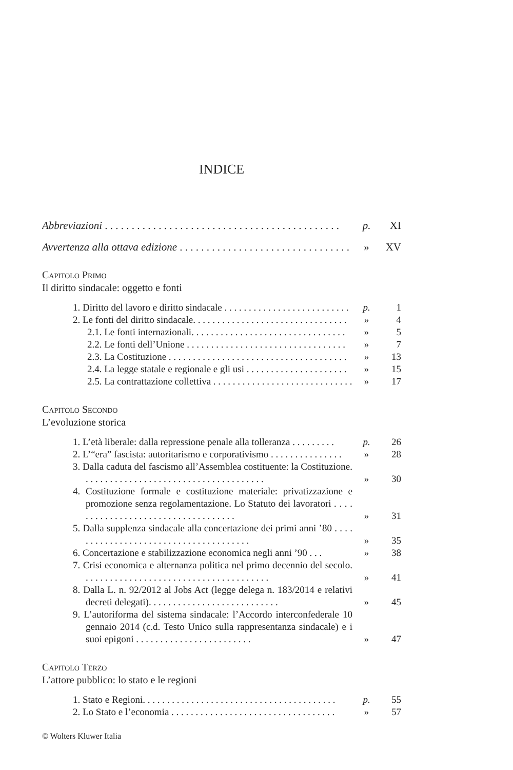INDICE
Abbreviazioni . . . . . . . . . . . . . . . . . . . . . . . . . . . . . . . . . . . . . . . . . . . . p. XI
Avvertenza alla ottava edizione . . . . . . . . . . . . . . . . . . . . . . . . . . . . . . . . » XV
Capitolo Primo
Il diritto sindacale: oggetto e fonti
1. Diritto del lavoro e diritto sindacale . . . . . . . . . . . . . . . . . . . . . . . . . . p. 1
2. Le fonti del diritto sindacale. . . . . . . . . . . . . . . . . . . . . . . . . . . . . . . . » 4
2.1. Le fonti internazionali. . . . . . . . . . . . . . . . . . . . . . . . . . . . . . . . » 5
2.2. Le fonti dell’Unione . . . . . . . . . . . . . . . . . . . . . . . . . . . . . . . . . » 7
2.3. La Costituzione . . . . . . . . . . . . . . . . . . . . . . . . . . . . . . . . . . . . . » 13
2.4. La legge statale e regionale e gli usi . . . . . . . . . . . . . . . . . . . . . » 15
2.5. La contrattazione collettiva . . . . . . . . . . . . . . . . . . . . . . . . . . . . . » 17
Capitolo Secondo
L’evoluzione storica
1. L’età liberale: dalla repressione penale alla tolleranza . . . . . . . . . p. 26
2. L’“era” fascista: autoritarismo e corporativismo . . . . . . . . . . . . . . . » 28
3. Dalla caduta del fascismo all’Assemblea costituente: la Costituzione. . . . . . . . . . . . . . . . . . . . . . . . . . . . . . . . . . . . . . » 30
4. Costituzione formale e costituzione materiale: privatizzazione e promozione senza regolamentazione. Lo Statuto dei lavoratori . . . . . . . . . . . . . . . . . . . . . . . . . . . . . . . . . . . » 31
5. Dalla supplenza sindacale alla concertazione dei primi anni ’80 . . . . . . . . . . . . . . . . . . . . . . . . . . . . . . . . . . . . . . » 35
6. Concertazione e stabilizzazione economica negli anni ’90 . . . » 38
7. Crisi economica e alternanza politica nel primo decennio del secolo. . . . . . . . . . . . . . . . . . . . . . . . . . . . . . . . . . . . . . . » 41
8. Dalla L. n. 92/2012 al Jobs Act (legge delega n. 183/2014 e relativi decreti delegati). . . . . . . . . . . . . . . . . . . . . . . . . . . » 45
9. L’autoriforma del sistema sindacale: l’Accordo interconfederale 10 gennaio 2014 (c.d. Testo Unico sulla rappresentanza sindacale) e i suoi epigoni . . . . . . . . . . . . . . . . . . . . . . . . » 47
Capitolo Terzo
L’attore pubblico: lo stato e le regioni
1. Stato e Regioni. . . . . . . . . . . . . . . . . . . . . . . . . . . . . . . . . . . . . . . . p. 55
2. Lo Stato e l’economia . . . . . . . . . . . . . . . . . . . . . . . . . . . . . . . . . . » 57
© Wolters Kluwer Italia